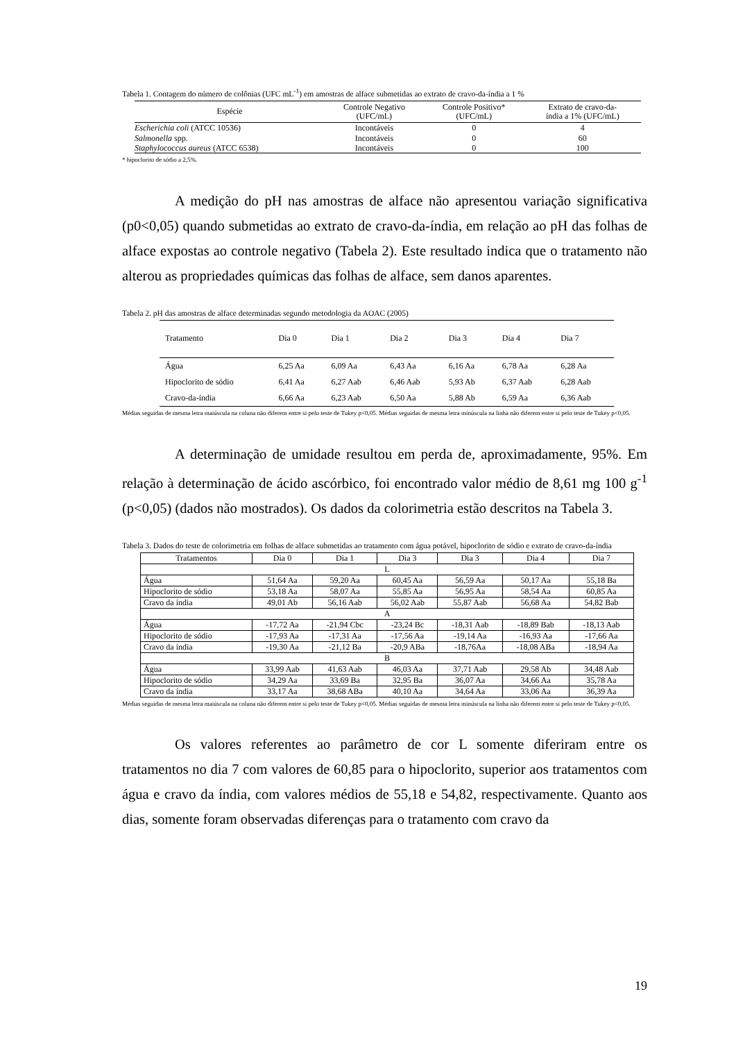Tabela 1. Contagem do número de colônias (UFC mL<sup>-1</sup>) em amostras de alface submetidas ao extrato de cravo-da-índia a 1 %
| Espécie | Controle Negativo (UFC/mL) | Controle Positivo* (UFC/mL) | Extrato de cravo-da- índia a 1% (UFC/mL) |
| --- | --- | --- | --- |
| Escherichia coli (ATCC 10536) | Incontáveis | 0 | 4 |
| Salmonella spp. | Incontáveis | 0 | 60 |
| Staphylococcus aureus (ATCC 6538) | Incontáveis | 0 | 100 |
* hipoclorito de sódio a 2,5%.
A medição do pH nas amostras de alface não apresentou variação significativa (p0<0,05) quando submetidas ao extrato de cravo-da-índia, em relação ao pH das folhas de alface expostas ao controle negativo (Tabela 2). Este resultado indica que o tratamento não alterou as propriedades químicas das folhas de alface, sem danos aparentes.
Tabela 2. pH das amostras de alface determinadas segundo metodologia da AOAC (2005)
| Tratamento | Dia 0 | Dia 1 | Dia 2 | Dia 3 | Dia 4 | Dia 7 |
| --- | --- | --- | --- | --- | --- | --- |
| Água | 6,25 Aa | 6,09 Aa | 6,43 Aa | 6,16 Aa | 6,78 Aa | 6,28 Aa |
| Hipoclorito de sódio | 6,41 Aa | 6,27 Aab | 6,46 Aab | 5,93 Ab | 6,37 Aab | 6,28 Aab |
| Cravo-da-índia | 6,66 Aa | 6,23 Aab | 6,50 Aa | 5,88 Ab | 6,59 Aa | 6,36 Aab |
Médias seguidas de mesma letra maiúscula na coluna não diferem entre si pelo teste de Tukey p<0,05. Médias seguidas de mesma letra minúscula na linha não diferem entre si pelo teste de Tukey p<0,05.
A determinação de umidade resultou em perda de, aproximadamente, 95%. Em relação à determinação de ácido ascórbico, foi encontrado valor médio de 8,61 mg 100 g<sup>-1</sup> (p<0,05) (dados não mostrados). Os dados da colorimetria estão descritos na Tabela 3.
Tabela 3. Dados do teste de colorimetria em folhas de alface submetidas ao tratamento com água potável, hipoclorito de sódio e extrato de cravo-da-índia
| Tratamentos | Dia 0 | Dia 1 | Dia 3 | Dia 3 | Dia 4 | Dia 7 |
| --- | --- | --- | --- | --- | --- | --- |
| L | | | | | | |
| Água | 51,64 Aa | 59,20 Aa | 60,45 Aa | 56,59 Aa | 50,17 Aa | 55,18 Ba |
| Hipoclorito de sódio | 53,18 Aa | 58,07 Aa | 55,85 Aa | 56,95 Aa | 58,54 Aa | 60,85 Aa |
| Cravo da índia | 49,01 Ab | 56,16 Aab | 56,02 Aab | 55,87 Aab | 56,68 Aa | 54,82 Bab |
| A | | | | | | |
| Água | -17,72 Aa | -21,94 Cbc | -23,24 Bc | -18,31 Aab | -18,89 Bab | -18,13 Aab |
| Hipoclorito de sódio | -17,93 Aa | -17,31 Aa | -17,56 Aa | -19,14 Aa | -16,93 Aa | -17,66 Aa |
| Cravo da índia | -19,30 Aa | -21,12 Ba | -20,9 ABa | -18,76Aa | -18,08 ABa | -18,94 Aa |
| B | | | | | | |
| Água | 33,99 Aab | 41,63 Aab | 46,03 Aa | 37,71 Aab | 29,58 Ab | 34,48 Aab |
| Hipoclorito de sódio | 34,29 Aa | 33,69 Ba | 32,95 Ba | 36,07 Aa | 34,66 Aa | 35,78 Aa |
| Cravo da índia | 33,17 Aa | 38,68 ABa | 40,10 Aa | 34,64 Aa | 33,06 Aa | 36,39 Aa |
Médias seguidas de mesma letra maiúscula na coluna não diferem entre si pelo teste de Tukey p<0,05. Médias seguidas de mesma letra minúscula na linha não diferem entre si pelo teste de Tukey p<0,05.
Os valores referentes ao parâmetro de cor L somente diferiram entre os tratamentos no dia 7 com valores de 60,85 para o hipoclorito, superior aos tratamentos com água e cravo da índia, com valores médios de 55,18 e 54,82, respectivamente. Quanto aos dias, somente foram observadas diferenças para o tratamento com cravo da
19